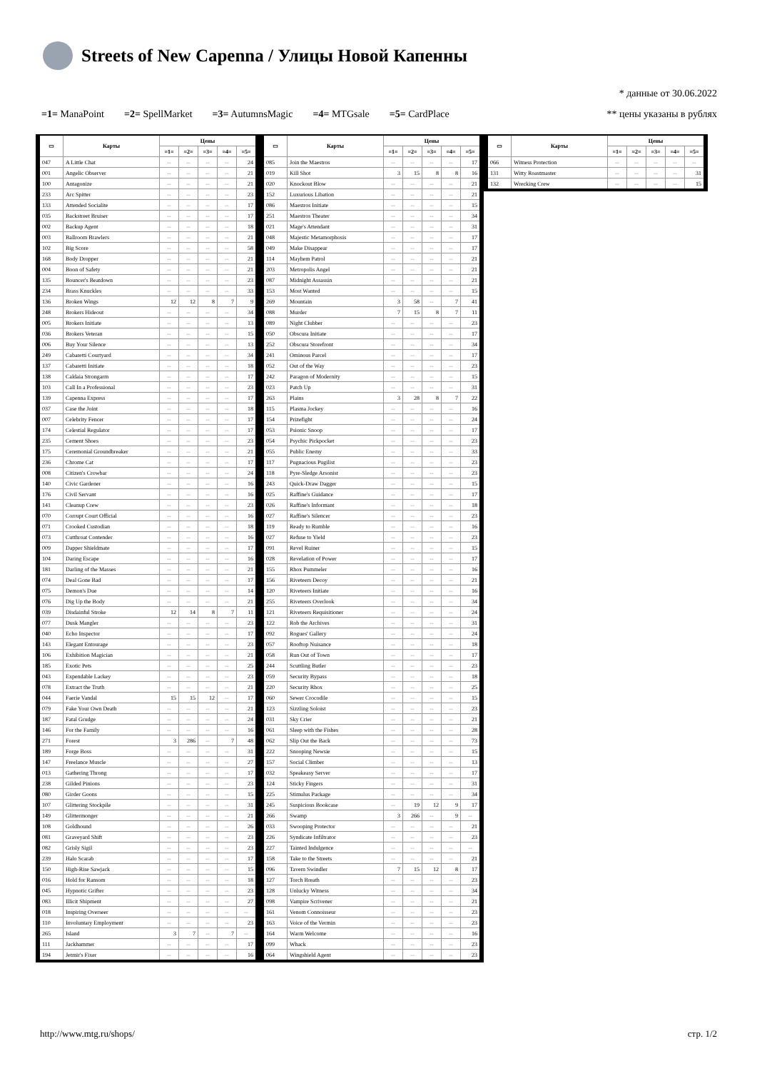Streets of New Capenna / Улицы Новой Капенны
* данные от 30.06.2022
=1= ManaPoint =2= SpellMarket =3= AutumnsMagic =4= MTGsale =5= CardPlace ** цены указаны в рублях
| ▭ | Карты | Цены | | | | |
| --- | --- | --- | --- | --- | --- | --- |
| | | =1= | =2= | =3= | =4= | =5= |
| 047 | A Little Chat | -- | -- | -- | -- | 24 |
| 001 | Angelic Observer | -- | -- | -- | -- | 21 |
| 100 | Antagonize | -- | -- | -- | -- | 21 |
| 233 | Arc Spitter | -- | -- | -- | -- | 23 |
| 133 | Attended Socialite | -- | -- | -- | -- | 17 |
| 035 | Backstreet Bruiser | -- | -- | -- | -- | 17 |
| 002 | Backup Agent | -- | -- | -- | -- | 18 |
| 003 | Ballroom Brawlers | -- | -- | -- | -- | 21 |
| 102 | Big Score | -- | -- | -- | -- | 58 |
| 168 | Body Dropper | -- | -- | -- | -- | 21 |
| 004 | Boon of Safety | -- | -- | -- | -- | 21 |
| 135 | Bouncer's Beatdown | -- | -- | -- | -- | 23 |
| 234 | Brass Knuckles | -- | -- | -- | -- | 33 |
| 136 | Broken Wings | 12 | 12 | 8 | 7 | 9 |
| 248 | Brokers Hideout | -- | -- | -- | -- | 34 |
| 005 | Brokers Initiate | -- | -- | -- | -- | 13 |
| 036 | Brokers Veteran | -- | -- | -- | -- | 15 |
| 006 | Buy Your Silence | -- | -- | -- | -- | 13 |
| 249 | Cabaretti Courtyard | -- | -- | -- | -- | 34 |
| 137 | Cabaretti Initiate | -- | -- | -- | -- | 18 |
| 138 | Caldaia Strongarm | -- | -- | -- | -- | 17 |
| 103 | Call In a Professional | -- | -- | -- | -- | 23 |
| 139 | Capenna Express | -- | -- | -- | -- | 17 |
| 037 | Case the Joint | -- | -- | -- | -- | 18 |
| 007 | Celebrity Fencer | -- | -- | -- | -- | 17 |
| 174 | Celestial Regulator | -- | -- | -- | -- | 17 |
| 235 | Cement Shoes | -- | -- | -- | -- | 23 |
| 175 | Ceremonial Groundbreaker | -- | -- | -- | -- | 21 |
| 236 | Chrome Cat | -- | -- | -- | -- | 17 |
| 008 | Citizen's Crowbar | -- | -- | -- | -- | 24 |
| 140 | Civic Gardener | -- | -- | -- | -- | 16 |
| 176 | Civil Servant | -- | -- | -- | -- | 16 |
| 141 | Cleanup Crew | -- | -- | -- | -- | 23 |
| 070 | Corrupt Court Official | -- | -- | -- | -- | 16 |
| 071 | Crooked Custodian | -- | -- | -- | -- | 18 |
| 073 | Cutthroat Contender | -- | -- | -- | -- | 16 |
| 009 | Dapper Shieldmate | -- | -- | -- | -- | 17 |
| 104 | Daring Escape | -- | -- | -- | -- | 16 |
| 181 | Darling of the Masses | -- | -- | -- | -- | 21 |
| 074 | Deal Gone Bad | -- | -- | -- | -- | 17 |
| 075 | Demon's Due | -- | -- | -- | -- | 14 |
| 076 | Dig Up the Body | -- | -- | -- | -- | 21 |
| 039 | Disdainful Stroke | 12 | 14 | 8 | 7 | 11 |
| 077 | Dusk Mangler | -- | -- | -- | -- | 23 |
| 040 | Echo Inspector | -- | -- | -- | -- | 17 |
| 143 | Elegant Entourage | -- | -- | -- | -- | 23 |
| 106 | Exhibition Magician | -- | -- | -- | -- | 21 |
| 185 | Exotic Pets | -- | -- | -- | -- | 25 |
| 043 | Expendable Lackey | -- | -- | -- | -- | 23 |
| 078 | Extract the Truth | -- | -- | -- | -- | 21 |
| 044 | Faerie Vandal | 15 | 15 | 12 | -- | 17 |
| 079 | Fake Your Own Death | -- | -- | -- | -- | 21 |
| 187 | Fatal Grudge | -- | -- | -- | -- | 24 |
| 146 | For the Family | -- | -- | -- | -- | 16 |
| 271 | Forest | 3 | 286 | -- | 7 | 48 |
| 189 | Forge Boss | -- | -- | -- | -- | 31 |
| 147 | Freelance Muscle | -- | -- | -- | -- | 27 |
| 013 | Gathering Throng | -- | -- | -- | -- | 17 |
| 238 | Gilded Pinions | -- | -- | -- | -- | 23 |
| 080 | Girder Goons | -- | -- | -- | -- | 15 |
| 107 | Glittering Stockpile | -- | -- | -- | -- | 31 |
| 149 | Glittermonger | -- | -- | -- | -- | 21 |
| 108 | Goldhound | -- | -- | -- | -- | 26 |
| 081 | Graveyard Shift | -- | -- | -- | -- | 23 |
| 082 | Grisly Sigil | -- | -- | -- | -- | 23 |
| 239 | Halo Scarab | -- | -- | -- | -- | 17 |
| 150 | High-Rise Sawjack | -- | -- | -- | -- | 15 |
| 016 | Hold for Ransom | -- | -- | -- | -- | 18 |
| 045 | Hypnotic Grifter | -- | -- | -- | -- | 23 |
| 083 | Illicit Shipment | -- | -- | -- | -- | 27 |
| 018 | Inspiring Overseer | -- | -- | -- | -- | -- |
| 110 | Involuntary Employment | -- | -- | -- | -- | 23 |
| 265 | Island | 3 | 7 | -- | 7 | -- |
| 111 | Jackhammer | -- | -- | -- | -- | 17 |
| 194 | Jetmir's Fixer | -- | -- | -- | -- | 16 |
| ▭ | Карты | Цены | | | | |
| --- | --- | --- | --- | --- | --- | --- |
| | | =1= | =2= | =3= | =4= | =5= |
| 085 | Join the Maestros | -- | -- | -- | -- | 17 |
| 019 | Kill Shot | 3 | 15 | 8 | 8 | 16 |
| 020 | Knockout Blow | -- | -- | -- | -- | 21 |
| 152 | Luxurious Libation | -- | -- | -- | -- | 21 |
| 086 | Maestros Initiate | -- | -- | -- | -- | 15 |
| 251 | Maestros Theater | -- | -- | -- | -- | 34 |
| 021 | Mage's Attendant | -- | -- | -- | -- | 31 |
| 048 | Majestic Metamorphosis | -- | -- | -- | -- | 17 |
| 049 | Make Disappear | -- | -- | -- | -- | 17 |
| 114 | Mayhem Patrol | -- | -- | -- | -- | 21 |
| 203 | Metropolis Angel | -- | -- | -- | -- | 21 |
| 087 | Midnight Assassin | -- | -- | -- | -- | 21 |
| 153 | Most Wanted | -- | -- | -- | -- | 15 |
| 269 | Mountain | 3 | 58 | -- | 7 | 41 |
| 088 | Murder | 7 | 15 | 8 | 7 | 11 |
| 089 | Night Clubber | -- | -- | -- | -- | 23 |
| 050 | Obscura Initiate | -- | -- | -- | -- | 17 |
| 252 | Obscura Storefront | -- | -- | -- | -- | 34 |
| 241 | Ominous Parcel | -- | -- | -- | -- | 17 |
| 052 | Out of the Way | -- | -- | -- | -- | 23 |
| 242 | Paragon of Modernity | -- | -- | -- | -- | 15 |
| 023 | Patch Up | -- | -- | -- | -- | 31 |
| 263 | Plains | 3 | 28 | 8 | 7 | 22 |
| 115 | Plasma Jockey | -- | -- | -- | -- | 16 |
| 154 | Prizefight | -- | -- | -- | -- | 24 |
| 053 | Psionic Snoop | -- | -- | -- | -- | 17 |
| 054 | Psychic Pickpocket | -- | -- | -- | -- | 23 |
| 055 | Public Enemy | -- | -- | -- | -- | 33 |
| 117 | Pugnacious Pugilist | -- | -- | -- | -- | 23 |
| 118 | Pyre-Sledge Arsonist | -- | -- | -- | -- | 23 |
| 243 | Quick-Draw Dagger | -- | -- | -- | -- | 15 |
| 025 | Raffine's Guidance | -- | -- | -- | -- | 17 |
| 026 | Raffine's Informant | -- | -- | -- | -- | 18 |
| 027 | Raffine's Silencer | -- | -- | -- | -- | 23 |
| 119 | Ready to Rumble | -- | -- | -- | -- | 16 |
| 027 | Refuse to Yield | -- | -- | -- | -- | 23 |
| 091 | Revel Ruiner | -- | -- | -- | -- | 15 |
| 028 | Revelation of Power | -- | -- | -- | -- | 17 |
| 155 | Rhox Pummeler | -- | -- | -- | -- | 16 |
| 156 | Riveteers Decoy | -- | -- | -- | -- | 21 |
| 120 | Riveteers Initiate | -- | -- | -- | -- | 16 |
| 255 | Riveteers Overlook | -- | -- | -- | -- | 34 |
| 121 | Riveteers Requisitioner | -- | -- | -- | -- | 24 |
| 122 | Rob the Archives | -- | -- | -- | -- | 31 |
| 092 | Rogues' Gallery | -- | -- | -- | -- | 24 |
| 057 | Rooftop Nuisance | -- | -- | -- | -- | 18 |
| 058 | Run Out of Town | -- | -- | -- | -- | 17 |
| 244 | Scuttling Butler | -- | -- | -- | -- | 23 |
| 059 | Security Bypass | -- | -- | -- | -- | 18 |
| 220 | Security Rhox | -- | -- | -- | -- | 25 |
| 060 | Sewer Crocodile | -- | -- | -- | -- | 15 |
| 123 | Sizzling Soloist | -- | -- | -- | -- | 23 |
| 031 | Sky Crier | -- | -- | -- | -- | 21 |
| 061 | Sleep with the Fishes | -- | -- | -- | -- | 28 |
| 062 | Slip Out the Back | -- | -- | -- | -- | 73 |
| 222 | Snooping Newsie | -- | -- | -- | -- | 15 |
| 157 | Social Climber | -- | -- | -- | -- | 13 |
| 032 | Speakeasy Server | -- | -- | -- | -- | 17 |
| 124 | Sticky Fingers | -- | -- | -- | -- | 31 |
| 225 | Stimulus Package | -- | -- | -- | -- | 34 |
| 245 | Suspicious Bookcase | -- | 19 | 12 | 9 | 17 |
| 266 | Swamp | 3 | 266 | -- | 9 | -- |
| 033 | Swooping Protector | -- | -- | -- | -- | 21 |
| 226 | Syndicate Infiltrator | -- | -- | -- | -- | 23 |
| 227 | Tainted Indulgence | -- | -- | -- | -- | -- |
| 158 | Take to the Streets | -- | -- | -- | -- | 21 |
| 096 | Tavern Swindler | 7 | 15 | 12 | 8 | 17 |
| 127 | Torch Breath | -- | -- | -- | -- | 23 |
| 128 | Unlucky Witness | -- | -- | -- | -- | 34 |
| 098 | Vampire Scrivener | -- | -- | -- | -- | 21 |
| 161 | Venom Connoisseur | -- | -- | -- | -- | 23 |
| 163 | Voice of the Vermin | -- | -- | -- | -- | 23 |
| 164 | Warm Welcome | -- | -- | -- | -- | 16 |
| 099 | Whack | -- | -- | -- | -- | 23 |
| 064 | Wingshield Agent | -- | -- | -- | -- | 23 |
| ▭ | Карты | Цены | | | | |
| --- | --- | --- | --- | --- | --- | --- |
| | | =1= | =2= | =3= | =4= | =5= |
| 066 | Witness Protection | -- | -- | -- | -- | -- |
| 131 | Witty Roastmaster | -- | -- | -- | -- | 31 |
| 132 | Wrecking Crew | -- | -- | -- | -- | 15 |
http://www.mtg.ru/shops/ стр. 1/2